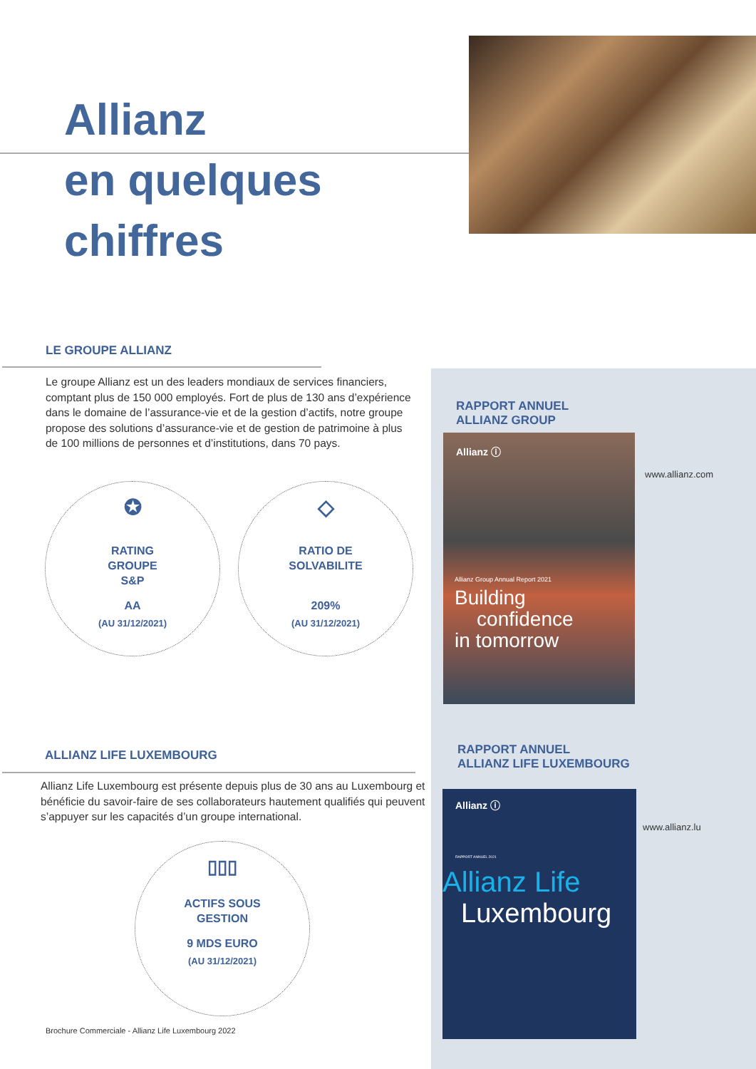Allianz
en quelques
chiffres
LE GROUPE ALLIANZ
Le groupe Allianz est un des leaders mondiaux de services financiers, comptant plus de 150 000 employés. Fort de plus de 130 ans d’expérience dans le domaine de l’assurance-vie et de la gestion d’actifs, notre groupe propose des solutions d’assurance-vie et de gestion de patrimoine à plus de 100 millions de personnes et d’institutions, dans 70 pays.
✪
RATING
GROUPE
S&P
AA
(AU 31/12/2021)
◇
RATIO DE
SOLVABILITE
209%
(AU 31/12/2021)
ALLIANZ LIFE LUXEMBOURG
Allianz Life Luxembourg est présente depuis plus de 30 ans au Luxembourg et bénéficie du savoir-faire de ses collaborateurs hautement qualifiés qui peuvent s’appuyer sur les capacités d’un groupe international.
▯▯▯
ACTIFS SOUS
GESTION
9 MDS EURO
(AU 31/12/2021)
Brochure Commerciale - Allianz Life Luxembourg 2022
RAPPORT ANNUEL
ALLIANZ GROUP
Allianz ⓘ
Allianz Group Annual Report 2021
Building
confidence
in tomorrow
www.allianz.com
RAPPORT ANNUEL
ALLIANZ LIFE LUXEMBOURG
Allianz ⓘ
RAPPORT ANNUEL 2021
Allianz Life
Luxembourg
www.allianz.lu